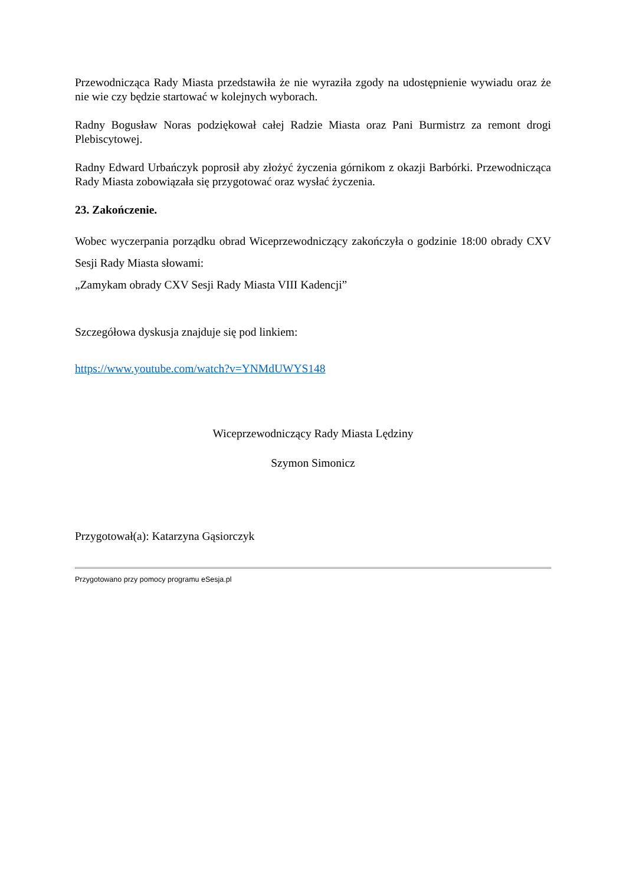Przewodnicząca Rady Miasta przedstawiła że nie wyraziła zgody na udostępnienie wywiadu oraz że nie wie czy będzie startować w kolejnych wyborach.
Radny Bogusław Noras podziękował całej Radzie Miasta oraz Pani Burmistrz za remont drogi Plebiscytowej.
Radny Edward Urbańczyk poprosił aby złożyć życzenia górnikom z okazji Barbórki. Przewodnicząca Rady Miasta zobowiązała się przygotować oraz wysłać życzenia.
23. Zakończenie.
Wobec wyczerpania porządku obrad Wiceprzewodniczący zakończyła o godzinie 18:00 obrady CXV Sesji Rady Miasta słowami:
„Zamykam obrady CXV Sesji Rady Miasta VIII Kadencji”
Szczegółowa dyskusja znajduje się pod linkiem:
https://www.youtube.com/watch?v=YNMdUWYS148
Wiceprzewodniczący Rady Miasta Lędziny
Szymon Simonicz
Przygotował(a): Katarzyna Gąsiorczyk
Przygotowano przy pomocy programu eSesja.pl